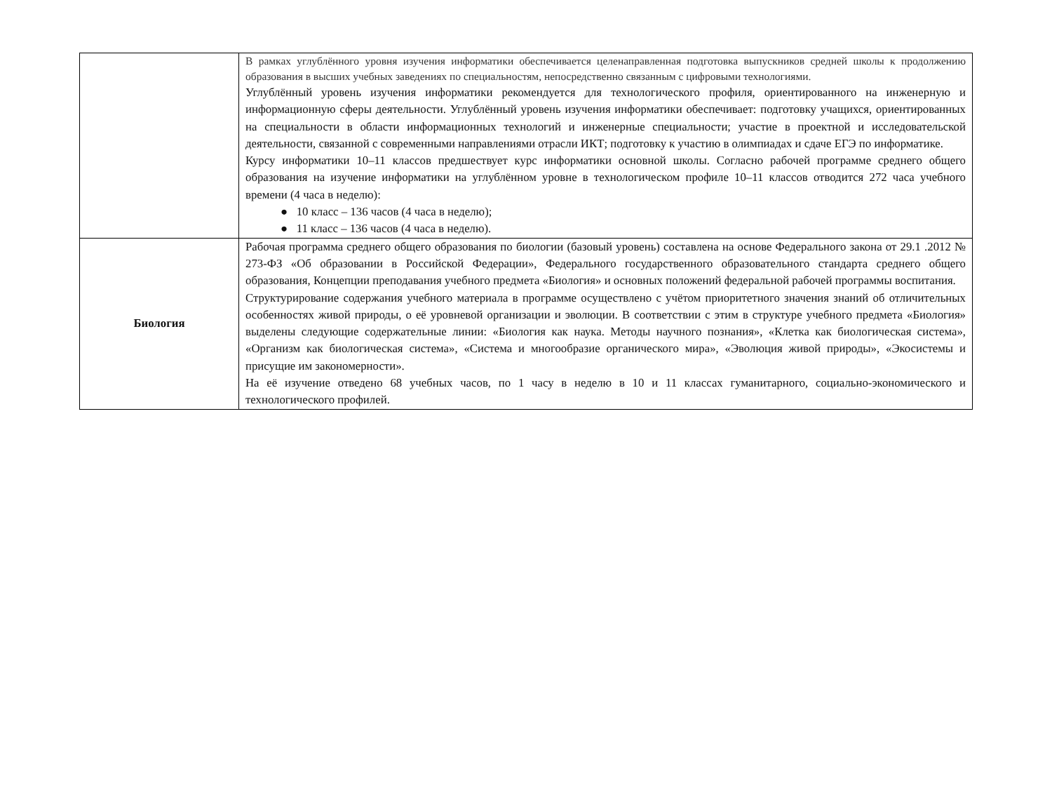| | В рамках углублённого уровня изучения информатики обеспечивается целенаправленная подготовка выпускников средней школы к продолжению образования в высших учебных заведениях по специальностям, непосредственно связанным с цифровыми технологиями. Углублённый уровень изучения информатики рекомендуется для технологического профиля, ориентированного на инженерную и информационную сферы деятельности. Углублённый уровень изучения информатики обеспечивает: подготовку учащихся, ориентированных на специальности в области информационных технологий и инженерные специальности; участие в проектной и исследовательской деятельности, связанной с современными направлениями отрасли ИКТ; подготовку к участию в олимпиадах и сдаче ЕГЭ по информатике. Курсу информатики 10–11 классов предшествует курс информатики основной школы. Согласно рабочей программе среднего общего образования на изучение информатики на углублённом уровне в технологическом профиле 10–11 классов отводится 272 часа учебного времени (4 часа в неделю): ● 10 класс – 136 часов (4 часа в неделю); ● 11 класс – 136 часов (4 часа в неделю). |
| Биология | Рабочая программа среднего общего образования по биологии (базовый уровень) составлена на основе Федерального закона от 29.1 .2012 № 273-ФЗ «Об образовании в Российской Федерации», Федерального государственного образовательного стандарта среднего общего образования, Концепции преподавания учебного предмета «Биология» и основных положений федеральной рабочей программы воспитания. Структурирование содержания учебного материала в программе осуществлено с учётом приоритетного значения знаний об отличительных особенностях живой природы, о её уровневой организации и эволюции. В соответствии с этим в структуре учебного предмета «Биология» выделены следующие содержательные линии: «Биология как наука. Методы научного познания», «Клетка как биологическая система», «Организм как биологическая система», «Система и многообразие органического мира», «Эволюция живой природы», «Экосистемы и присущие им закономерности». На её изучение отведено 68 учебных часов, по 1 часу в неделю в 10 и 11 классах гуманитарного, социально-экономического и технологического профилей. |